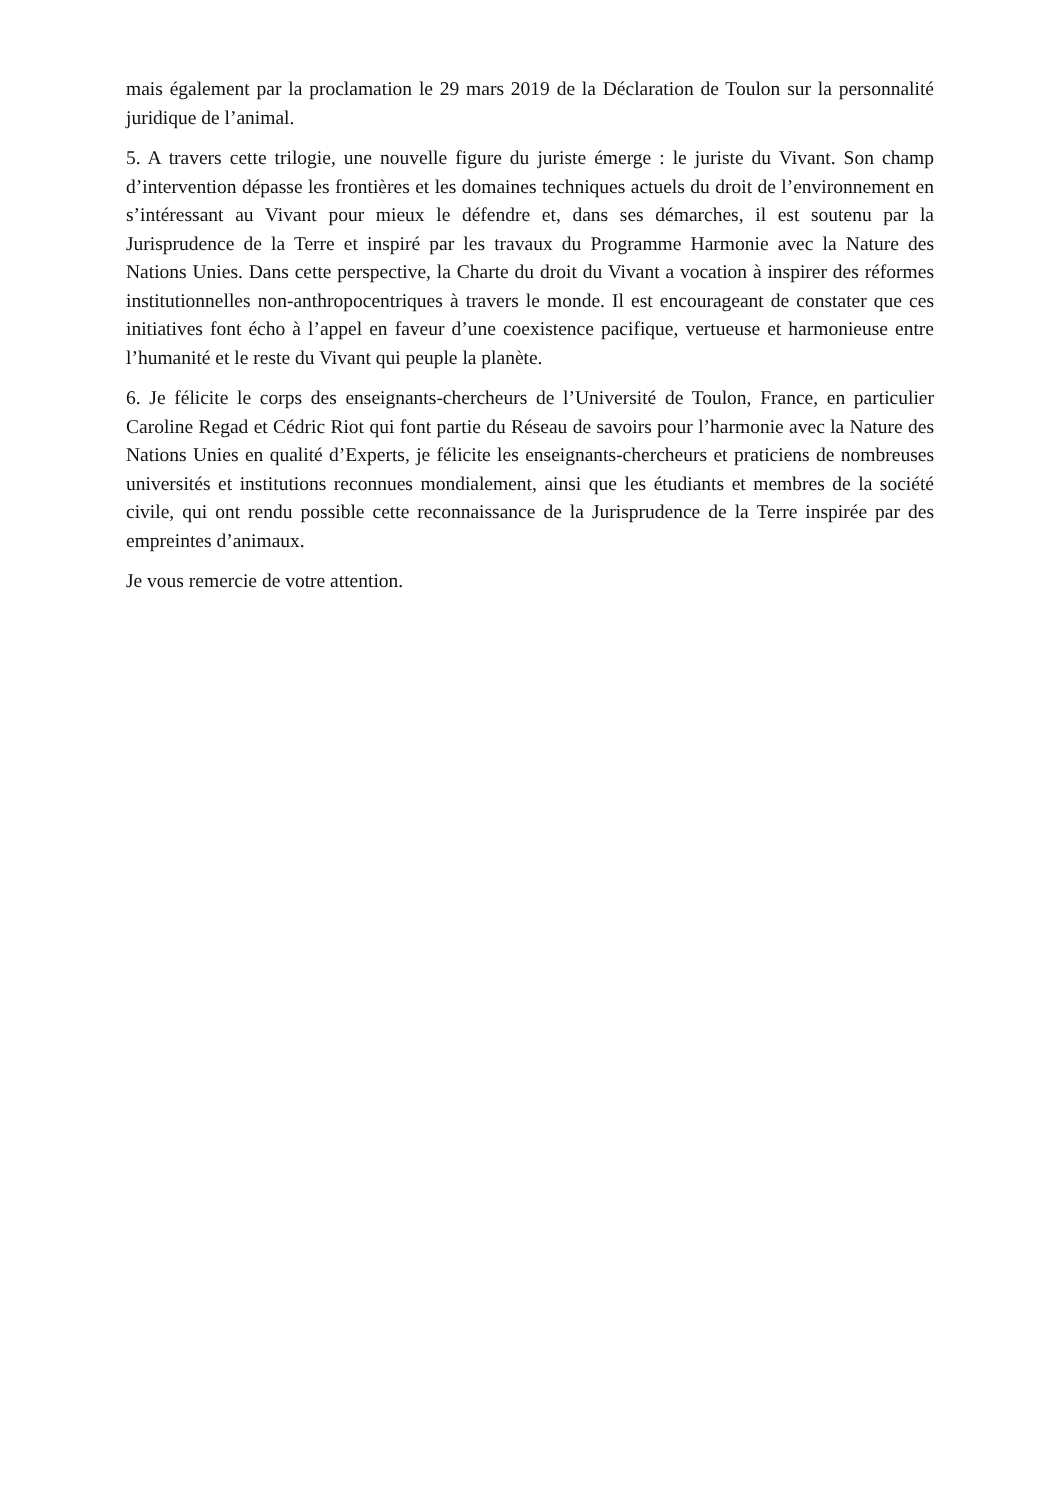mais également par la proclamation le 29 mars 2019 de la Déclaration de Toulon sur la personnalité juridique de l’animal.
5. A travers cette trilogie, une nouvelle figure du juriste émerge : le juriste du Vivant. Son champ d’intervention dépasse les frontières et les domaines techniques actuels du droit de l’environnement en s’intéressant au Vivant pour mieux le défendre et, dans ses démarches, il est soutenu par la Jurisprudence de la Terre et inspiré par les travaux du Programme Harmonie avec la Nature des Nations Unies. Dans cette perspective, la Charte du droit du Vivant a vocation à inspirer des réformes institutionnelles non-anthropocentriques à travers le monde. Il est encourageant de constater que ces initiatives font écho à l’appel en faveur d’une coexistence pacifique, vertueuse et harmonieuse entre l’humanité et le reste du Vivant qui peuple la planète.
6. Je félicite le corps des enseignants-chercheurs de l’Université de Toulon, France, en particulier Caroline Regad et Cédric Riot qui font partie du Réseau de savoirs pour l’harmonie avec la Nature des Nations Unies en qualité d’Experts, je félicite les enseignants-chercheurs et praticiens de nombreuses universités et institutions reconnues mondialement, ainsi que les étudiants et membres de la société civile, qui ont rendu possible cette reconnaissance de la Jurisprudence de la Terre inspirée par des empreintes d’animaux.
Je vous remercie de votre attention.